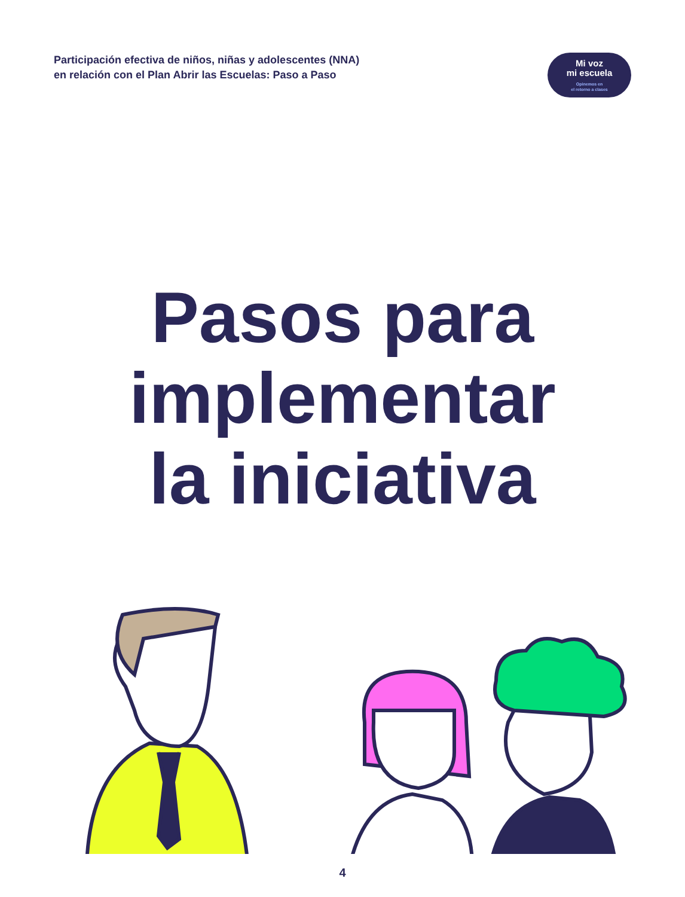Participación efectiva de niños, niñas y adolescentes (NNA)
en relación con el Plan Abrir las Escuelas: Paso a Paso
Mi voz
mi escuela
Opinemos en
el retorno a clases
Pasos para
implementar
la iniciativa
4